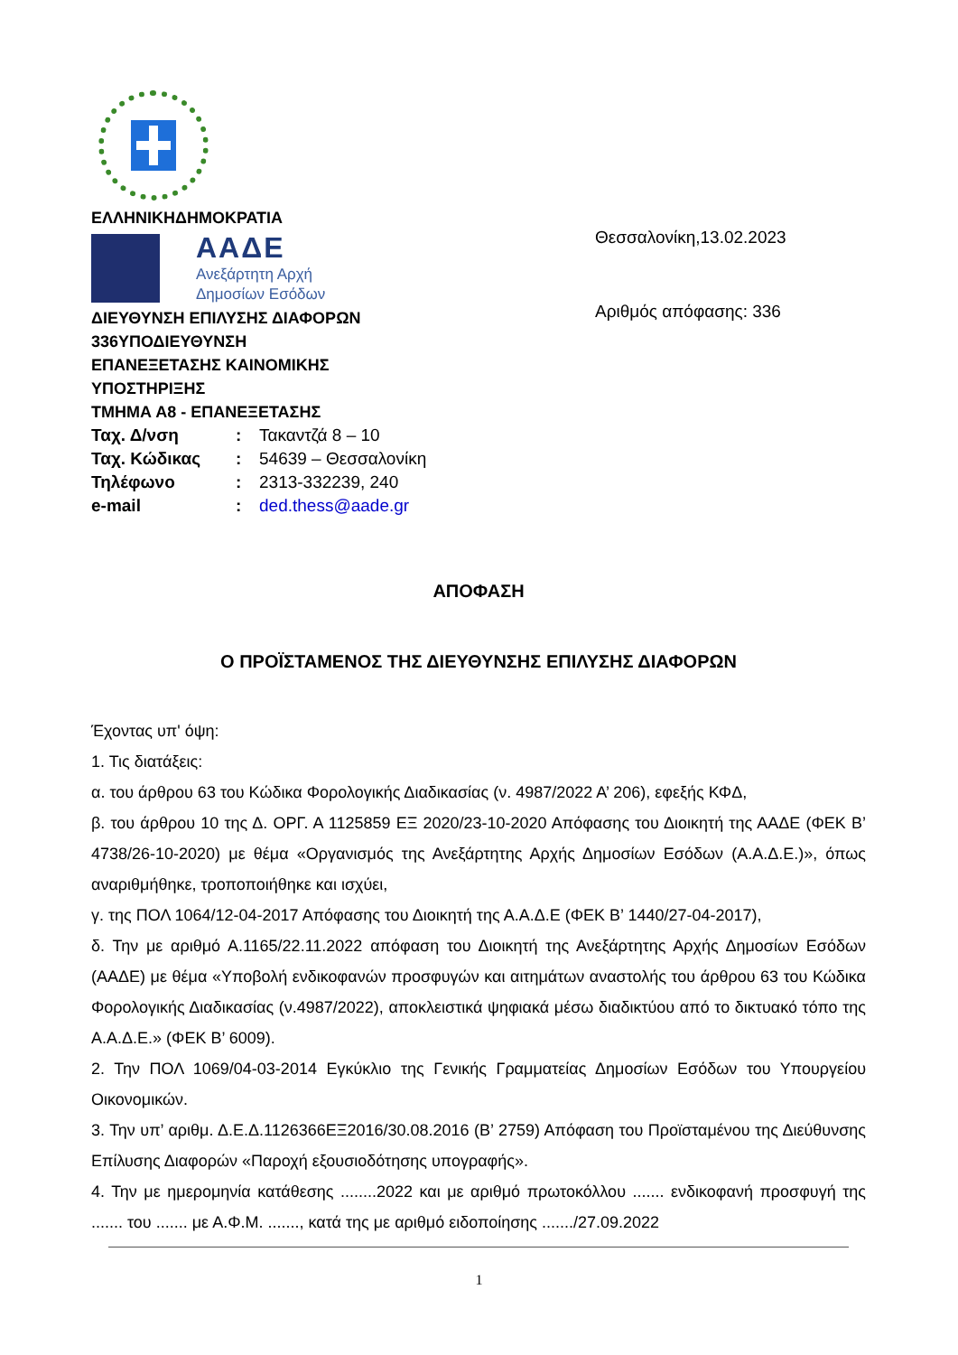ΕΛΛΗΝΙΚΗΔΗΜΟΚΡΑΤΙΑ
ΑΑΔΕ
Ανεξάρτητη Αρχή
Δημοσίων Εσόδων
ΔΙΕΥΘΥΝΣΗ ΕΠΙΛΥΣΗΣ ΔΙΑΦΟΡΩΝ
336ΥΠΟΔΙΕΥΘΥΝΣΗ
ΕΠΑΝΕΞΕΤΑΣΗΣ ΚΑΙΝΟΜΙΚΗΣ
ΥΠΟΣΤΗΡΙΞΗΣ
ΤΜΗΜΑ Α8 - ΕΠΑΝΕΞΕΤΑΣΗΣ
| Ταχ. Δ/νση | : | Τακαντζά 8 – 10 |
| Ταχ. Κώδικας | : | 54639 – Θεσσαλονίκη |
| Τηλέφωνο | : | 2313-332239, 240 |
| e-mail | : | ded.thess@aade.gr |
Θεσσαλονίκη,13.02.2023
Αριθμός απόφασης: 336
ΑΠΟΦΑΣΗ
Ο ΠΡΟΪΣΤΑΜΕΝΟΣ ΤΗΣ ΔΙΕΥΘΥΝΣΗΣ ΕΠΙΛΥΣΗΣ ΔΙΑΦΟΡΩΝ
Έχοντας υπ' όψη:
1. Τις διατάξεις:
α. του άρθρου 63 του Κώδικα Φορολογικής Διαδικασίας (ν. 4987/2022 Α’ 206), εφεξής ΚΦΔ,
β. του άρθρου 10 της Δ. ΟΡΓ. Α 1125859 ΕΞ 2020/23-10-2020 Απόφασης του Διοικητή της ΑΑΔΕ (ΦΕΚ Β’ 4738/26-10-2020) με θέμα «Οργανισμός της Ανεξάρτητης Αρχής Δημοσίων Εσόδων (Α.Α.Δ.Ε.)», όπως αναριθμήθηκε, τροποποιήθηκε και ισχύει,
γ. της ΠΟΛ 1064/12-04-2017 Απόφασης του Διοικητή της Α.Α.Δ.Ε (ΦΕΚ Β’ 1440/27-04-2017),
δ. Την με αριθμό Α.1165/22.11.2022 απόφαση του Διοικητή της Ανεξάρτητης Αρχής Δημοσίων Εσόδων (ΑΑΔΕ) με θέμα «Υποβολή ενδικοφανών προσφυγών και αιτημάτων αναστολής του άρθρου 63 του Κώδικα Φορολογικής Διαδικασίας (ν.4987/2022), αποκλειστικά ψηφιακά μέσω διαδικτύου από το δικτυακό τόπο της Α.Α.Δ.Ε.» (ΦΕΚ Β’ 6009).
2. Την ΠΟΛ 1069/04-03-2014 Εγκύκλιο της Γενικής Γραμματείας Δημοσίων Εσόδων του Υπουργείου Οικονομικών.
3. Την υπ’ αριθμ. Δ.Ε.Δ.1126366ΕΞ2016/30.08.2016 (Β’ 2759) Απόφαση του Προϊσταμένου της Διεύθυνσης Επίλυσης Διαφορών «Παροχή εξουσιοδότησης υπογραφής».
4. Την με ημερομηνία κατάθεσης ........2022 και με αριθμό πρωτοκόλλου ....... ενδικοφανή προσφυγή της ....... του ....... με Α.Φ.Μ. ......., κατά της με αριθμό ειδοποίησης ......./27.09.2022
1